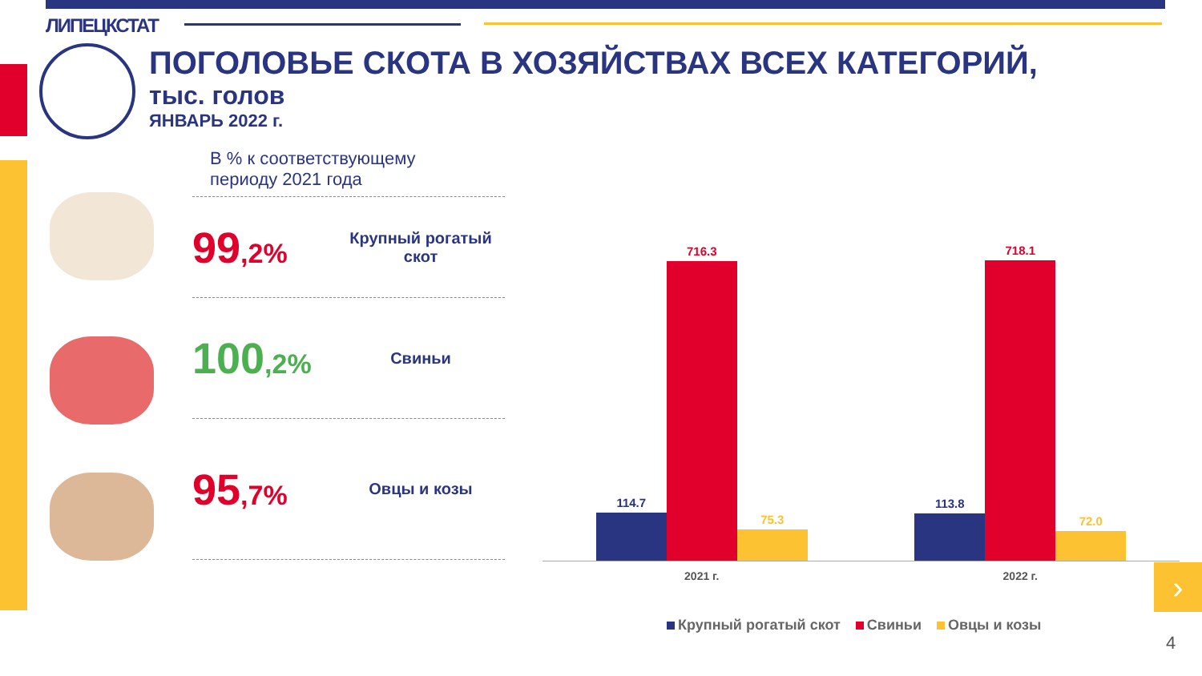ЛИПЕЦКСТАТ
ПОГОЛОВЬЕ СКОТА В ХОЗЯЙСТВАХ ВСЕХ КАТЕГОРИЙ,
тыс. голов
ЯНВАРЬ 2022 г.
В % к соответствующему
периоду 2021 года
99,2%
Крупный рогатый скот
100,2%
Свиньи
95,7%
Овцы и козы
114.7
716.3
75.3
113.8
718.1
72.0
2021 г. 2022 г.
Крупный рогатый скот Свиньи Овцы и козы
›
4